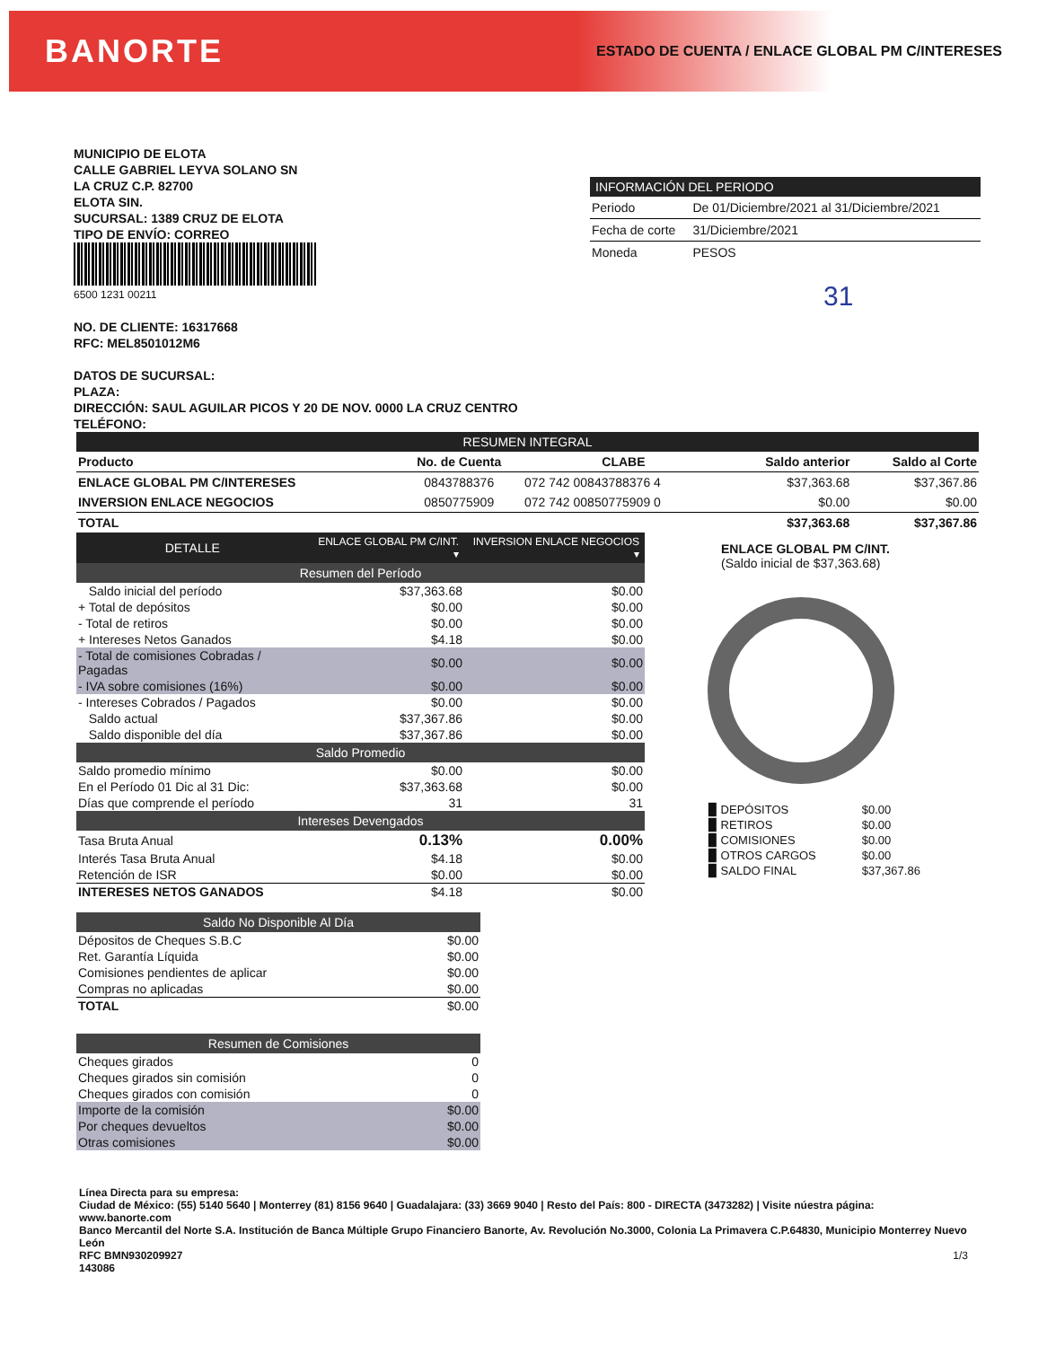BANORTE ESTADO DE CUENTA / ENLACE GLOBAL PM C/INTERESES
MUNICIPIO DE ELOTA
CALLE GABRIEL LEYVA SOLANO SN
LA CRUZ C.P. 82700
ELOTA SIN.
SUCURSAL: 1389 CRUZ DE ELOTA
TIPO DE ENVÍO: CORREO
6500 1231 00211
NO. DE CLIENTE: 16317668
RFC: MEL8501012M6
DATOS DE SUCURSAL:
PLAZA:
DIRECCIÓN: SAUL AGUILAR PICOS Y 20 DE NOV. 0000 LA CRUZ CENTRO
TELÉFONO:
| INFORMACIÓN DEL PERIODO | |
| --- | --- |
| Periodo | De 01/Diciembre/2021 al 31/Diciembre/2021 |
| Fecha de corte | 31/Diciembre/2021 |
| Moneda | PESOS |
31
| RESUMEN INTEGRAL | | | | |
| --- | --- | --- | --- | --- |
| Producto | No. de Cuenta | CLABE | Saldo anterior | Saldo al Corte |
| ENLACE GLOBAL PM C/INTERESES | 0843788376 | 072 742 00843788376 4 | $37,363.68 | $37,367.86 |
| INVERSION ENLACE NEGOCIOS | 0850775909 | 072 742 00850775909 0 | $0.00 | $0.00 |
| TOTAL | | | $37,363.68 | $37,367.86 |
| DETALLE | ENLACE GLOBAL PM C/INT. ▾ | INVERSION ENLACE NEGOCIOS ▾ |
| --- | --- | --- |
| Resumen del Período | | |
| Saldo inicial del período | $37,363.68 | $0.00 |
| + Total de depósitos | $0.00 | $0.00 |
| - Total de retiros | $0.00 | $0.00 |
| + Intereses Netos Ganados | $4.18 | $0.00 |
| - Total de comisiones Cobradas / Pagadas | $0.00 | $0.00 |
| - IVA sobre comisiones (16%) | $0.00 | $0.00 |
| - Intereses Cobrados / Pagados | $0.00 | $0.00 |
| Saldo actual | $37,367.86 | $0.00 |
| Saldo disponible del día | $37,367.86 | $0.00 |
| Saldo Promedio | | |
| Saldo promedio mínimo | $0.00 | $0.00 |
| En el Período 01 Dic al 31 Dic: | $37,363.68 | $0.00 |
| Días que comprende el período | 31 | 31 |
| Intereses Devengados | | |
| Tasa Bruta Anual | 0.13% | 0.00% |
| Interés Tasa Bruta Anual | $4.18 | $0.00 |
| Retención de ISR | $0.00 | $0.00 |
| INTERESES NETOS GANADOS | $4.18 | $0.00 |
| Saldo No Disponible Al Día | |
| --- | --- |
| Dépositos de Cheques S.B.C | $0.00 |
| Ret. Garantía Líquida | $0.00 |
| Comisiones pendientes de aplicar | $0.00 |
| Compras no aplicadas | $0.00 |
| TOTAL | $0.00 |
| Resumen de Comisiones | |
| --- | --- |
| Cheques girados | 0 |
| Cheques girados sin comisión | 0 |
| Cheques girados con comisión | 0 |
| Importe de la comisión | $0.00 |
| Por cheques devueltos | $0.00 |
| Otras comisiones | $0.00 |
ENLACE GLOBAL PM C/INT.
(Saldo inicial de $37,363.68)
| ▉ DEPÓSITOS | $0.00 |
| ▉ RETIROS | $0.00 |
| ▉ COMISIONES | $0.00 |
| ▉ OTROS CARGOS | $0.00 |
| ▉ SALDO FINAL | $37,367.86 |
Línea Directa para su empresa:
Ciudad de México: (55) 5140 5640 | Monterrey (81) 8156 9640 | Guadalajara: (33) 3669 9040 | Resto del País: 800 - DIRECTA (3473282) | Visite núestra página: www.banorte.com
Banco Mercantil del Norte S.A. Institución de Banca Múltiple Grupo Financiero Banorte, Av. Revolución No.3000, Colonia La Primavera C.P.64830, Municipio Monterrey Nuevo León
RFC BMN930209927 1/3
143086